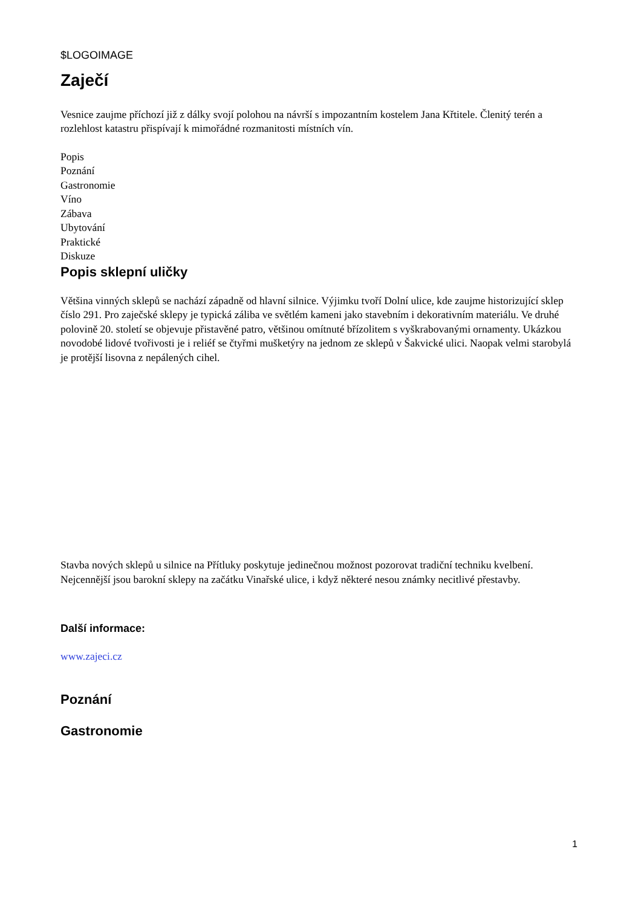$LOGOIMAGE
Zaječí
Vesnice zaujme příchozí již z dálky svojí polohou na návrší s impozantním kostelem Jana Křtitele. Členitý terén a rozlehlost katastru přispívají k mimořádné rozmanitosti místních vín.
Popis
Poznání
Gastronomie
Víno
Zábava
Ubytování
Praktické
Diskuze
Popis sklepní uličky
Většina vinných sklepů se nachází západně od hlavní silnice. Výjimku tvoří Dolní ulice, kde zaujme historizující sklep číslo 291. Pro zaječské sklepy je typická záliba ve světlém kameni jako stavebním i dekorativním materiálu. Ve druhé polovině 20. století se objevuje přistavěné patro, většinou omítnuté břízolitem s vyškrabovanými ornamenty. Ukázkou novodobé lidové tvořivosti je i reliéf se čtyřmi mušketýry na jednom ze sklepů v Šakvické ulici. Naopak velmi starobylá je protější lisovna z nepálených cihel.
Stavba nových sklepů u silnice na Přítluky poskytuje jedinečnou možnost pozorovat tradiční techniku kvelbení. Nejcennější jsou barokní sklepy na začátku Vinařské ulice, i když některé nesou známky necitlivé přestavby.
Další informace:
www.zajeci.cz
Poznání
Gastronomie
1